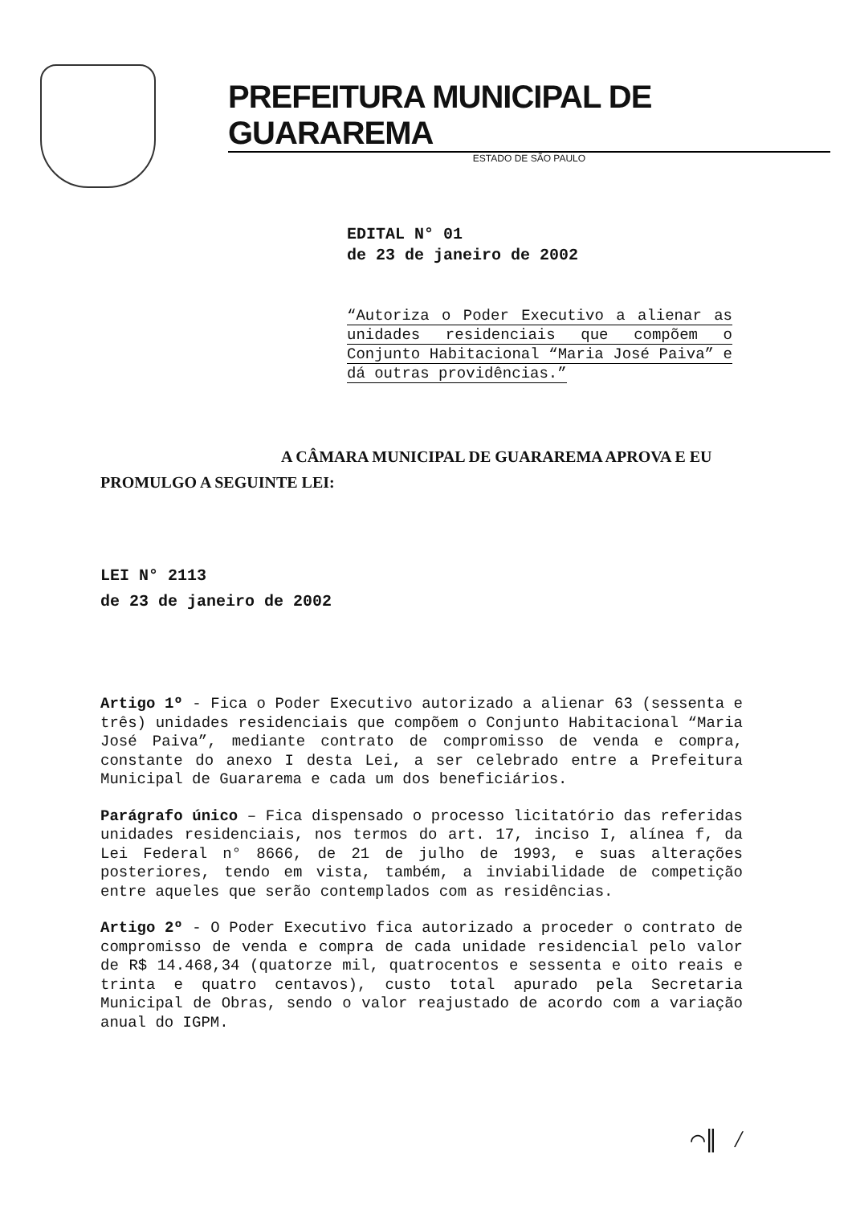PREFEITURA MUNICIPAL DE GUARAREMA
ESTADO DE SÃO PAULO
EDITAL N° 01
de 23 de janeiro de 2002
“Autoriza o Poder Executivo a alienar as unidades residenciais que compõem o Conjunto Habitacional “Maria José Paiva” e dá outras providências.”
A CÂMARA MUNICIPAL DE GUARAREMA APROVA E EU PROMULGO A SEGUINTE LEI:
LEI N° 2113
de 23 de janeiro de 2002
Artigo 1º - Fica o Poder Executivo autorizado a alienar 63 (sessenta e três) unidades residenciais que compõem o Conjunto Habitacional “Maria José Paiva”, mediante contrato de compromisso de venda e compra, constante do anexo I desta Lei, a ser celebrado entre a Prefeitura Municipal de Guararema e cada um dos beneficiários.
Parágrafo único – Fica dispensado o processo licitatório das referidas unidades residenciais, nos termos do art. 17, inciso I, alínea f, da Lei Federal n° 8666, de 21 de julho de 1993, e suas alterações posteriores, tendo em vista, também, a inviabilidade de competição entre aqueles que serão contemplados com as residências.
Artigo 2º - O Poder Executivo fica autorizado a proceder o contrato de compromisso de venda e compra de cada unidade residencial pelo valor de R$ 14.468,34 (quatorze mil, quatrocentos e sessenta e oito reais e trinta e quatro centavos), custo total apurado pela Secretaria Municipal de Obras, sendo o valor reajustado de acordo com a variação anual do IGPM.
⌒∥ ⁄